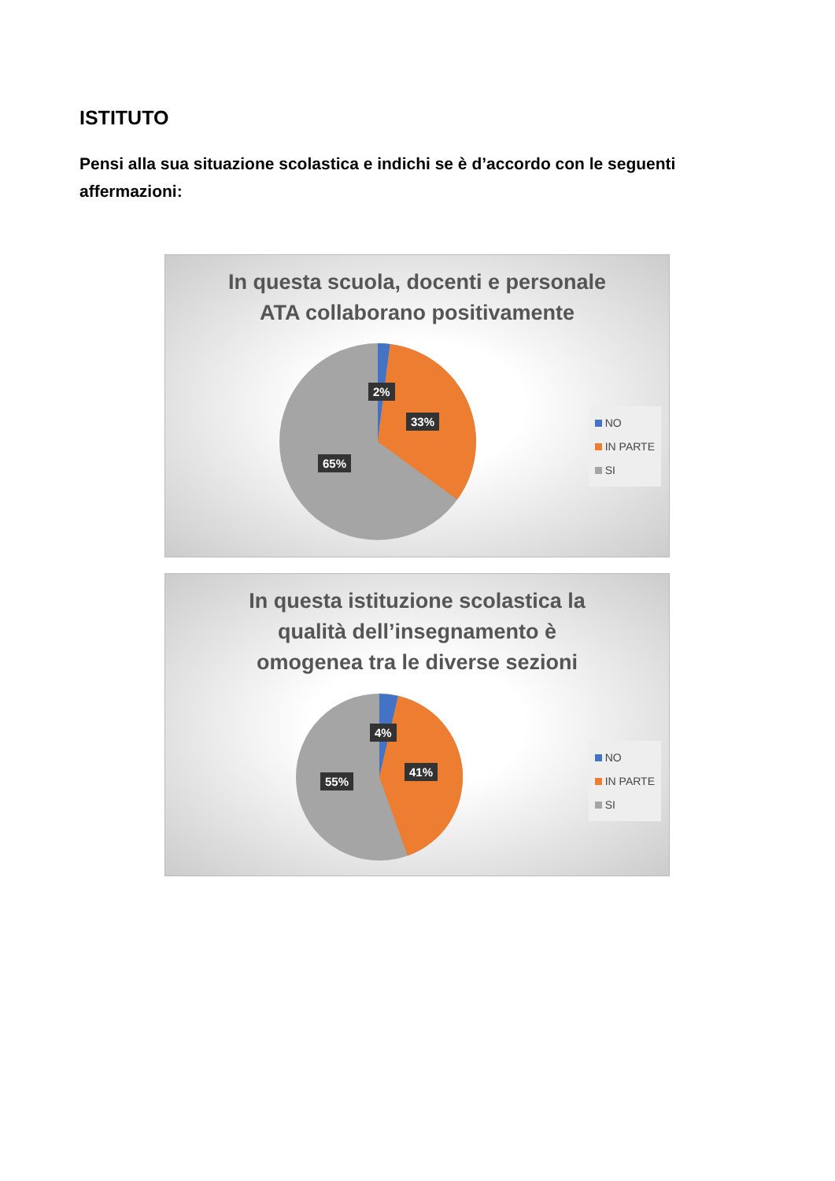ISTITUTO
Pensi alla sua situazione scolastica e indichi se è d’accordo con le seguenti affermazioni:
In questa scuola, docenti e personale
ATA collaborano positivamente
2%
33%
65%
NO
IN PARTE
SI
In questa istituzione scolastica la
qualità dell’insegnamento è
omogenea tra le diverse sezioni
4%
41%
55%
NO
IN PARTE
SI